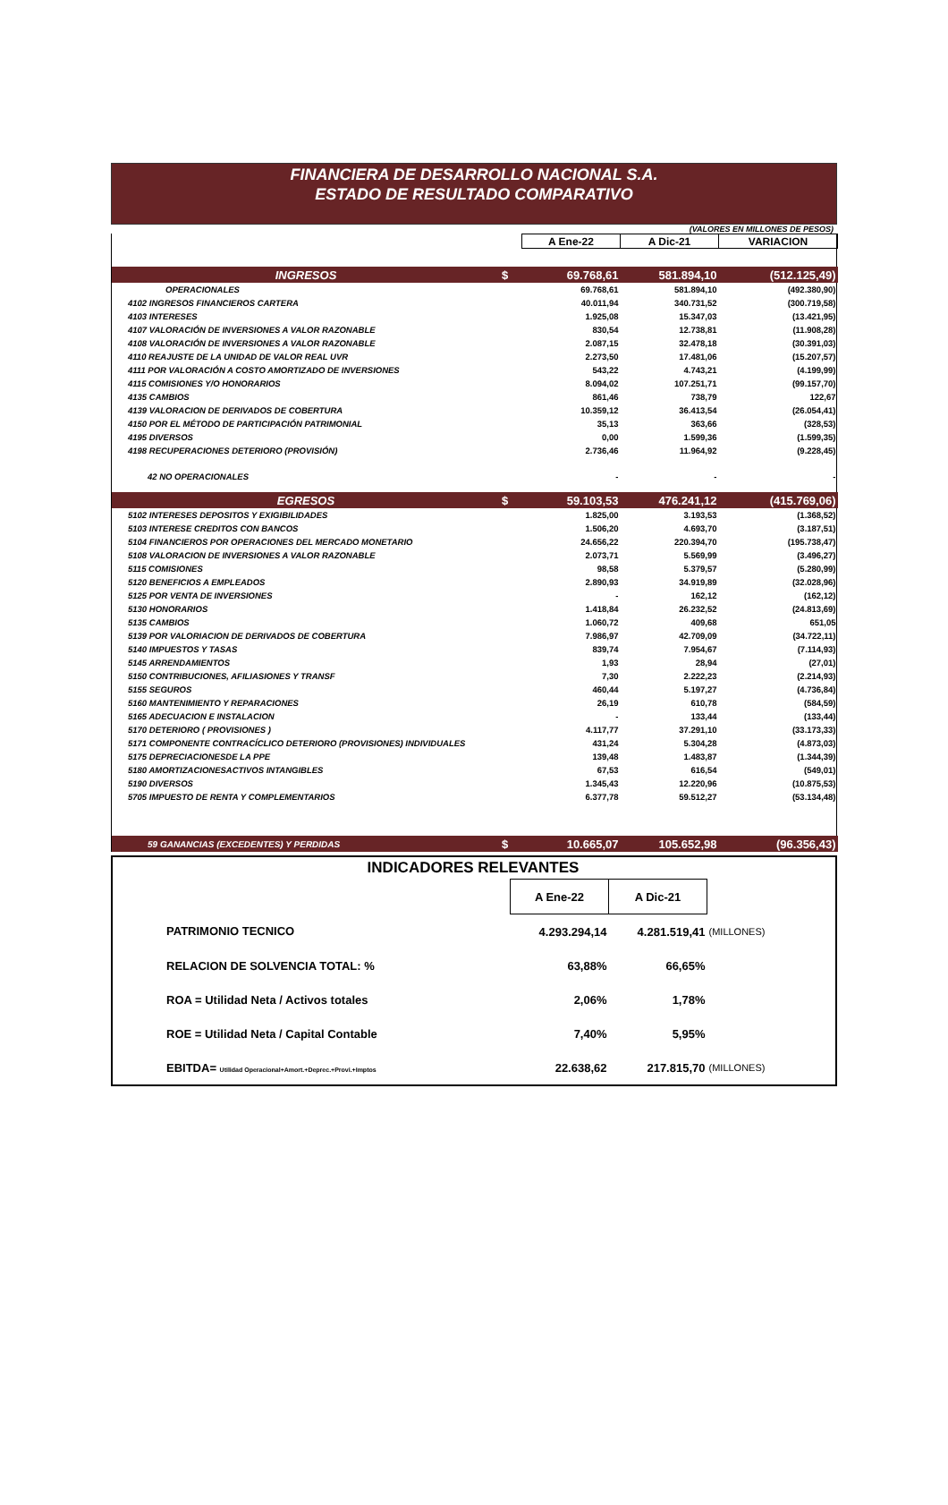FINANCIERA DE DESARROLLO NACIONAL S.A.
ESTADO DE RESULTADO COMPARATIVO
(VALORES EN MILLONES DE PESOS)
| | | A Ene-22 | A Dic-21 | VARIACION |
| INGRESOS | $ | 69.768,61 | 581.894,10 | (512.125,49) |
| OPERACIONALES | | 69.768,61 | 581.894,10 | (492.380,90) |
| 4102 INGRESOS FINANCIEROS CARTERA | | 40.011,94 | 340.731,52 | (300.719,58) |
| 4103 INTERESES | | 1.925,08 | 15.347,03 | (13.421,95) |
| 4107 VALORACIÓN DE INVERSIONES A VALOR RAZONABLE | | 830,54 | 12.738,81 | (11.908,28) |
| 4108 VALORACIÓN DE INVERSIONES A VALOR RAZONABLE | | 2.087,15 | 32.478,18 | (30.391,03) |
| 4110 REAJUSTE DE LA UNIDAD DE VALOR REAL UVR | | 2.273,50 | 17.481,06 | (15.207,57) |
| 4111 POR VALORACIÓN A COSTO AMORTIZADO DE INVERSIONES | | 543,22 | 4.743,21 | (4.199,99) |
| 4115 COMISIONES Y/O HONORARIOS | | 8.094,02 | 107.251,71 | (99.157,70) |
| 4135 CAMBIOS | | 861,46 | 738,79 | 122,67 |
| 4139 VALORACION DE DERIVADOS DE COBERTURA | | 10.359,12 | 36.413,54 | (26.054,41) |
| 4150 POR EL MÉTODO DE PARTICIPACIÓN PATRIMONIAL | | 35,13 | 363,66 | (328,53) |
| 4195 DIVERSOS | | 0,00 | 1.599,36 | (1.599,35) |
| 4198 RECUPERACIONES DETERIORO (PROVISIÓN) | | 2.736,46 | 11.964,92 | (9.228,45) |
| 42 NO OPERACIONALES | | - | - | - |
| EGRESOS | $ | 59.103,53 | 476.241,12 | (415.769,06) |
| 5102 INTERESES DEPOSITOS Y EXIGIBILIDADES | | 1.825,00 | 3.193,53 | (1.368,52) |
| 5103 INTERESE CREDITOS CON BANCOS | | 1.506,20 | 4.693,70 | (3.187,51) |
| 5104 FINANCIEROS POR OPERACIONES DEL MERCADO MONETARIO | | 24.656,22 | 220.394,70 | (195.738,47) |
| 5108 VALORACION DE INVERSIONES A VALOR RAZONABLE | | 2.073,71 | 5.569,99 | (3.496,27) |
| 5115 COMISIONES | | 98,58 | 5.379,57 | (5.280,99) |
| 5120 BENEFICIOS A EMPLEADOS | | 2.890,93 | 34.919,89 | (32.028,96) |
| 5125 POR VENTA DE INVERSIONES | | - | 162,12 | (162,12) |
| 5130 HONORARIOS | | 1.418,84 | 26.232,52 | (24.813,69) |
| 5135 CAMBIOS | | 1.060,72 | 409,68 | 651,05 |
| 5139 POR VALORIACION DE DERIVADOS DE COBERTURA | | 7.986,97 | 42.709,09 | (34.722,11) |
| 5140 IMPUESTOS Y TASAS | | 839,74 | 7.954,67 | (7.114,93) |
| 5145 ARRENDAMIENTOS | | 1,93 | 28,94 | (27,01) |
| 5150 CONTRIBUCIONES, AFILIASIONES Y TRANSF | | 7,30 | 2.222,23 | (2.214,93) |
| 5155 SEGUROS | | 460,44 | 5.197,27 | (4.736,84) |
| 5160 MANTENIMIENTO Y REPARACIONES | | 26,19 | 610,78 | (584,59) |
| 5165 ADECUACION E INSTALACION | | - | 133,44 | (133,44) |
| 5170 DETERIORO ( PROVISIONES ) | | 4.117,77 | 37.291,10 | (33.173,33) |
| 5171 COMPONENTE CONTRACÍCLICO DETERIORO (PROVISIONES) INDIVIDUALES | | 431,24 | 5.304,28 | (4.873,03) |
| 5175 DEPRECIACIONESDE LA PPE | | 139,48 | 1.483,87 | (1.344,39) |
| 5180 AMORTIZACIONESACTIVOS INTANGIBLES | | 67,53 | 616,54 | (549,01) |
| 5190 DIVERSOS | | 1.345,43 | 12.220,96 | (10.875,53) |
| 5705 IMPUESTO DE RENTA Y COMPLEMENTARIOS | | 6.377,78 | 59.512,27 | (53.134,48) |
| 59 GANANCIAS (EXCEDENTES) Y PERDIDAS | $ | 10.665,07 | 105.652,98 | (96.356,43) |
| INDICADORES RELEVANTES | | | |
| | A Ene-22 | A Dic-21 | |
| PATRIMONIO TECNICO | 4.293.294,14 | 4.281.519,41 | (MILLONES) |
| RELACION DE SOLVENCIA TOTAL: % | 63,88% | 66,65% | |
| ROA = Utilidad Neta / Activos totales | 2,06% | 1,78% | |
| ROE = Utilidad Neta / Capital Contable | 7,40% | 5,95% | |
| EBITDA= Utilidad Operacional+Amort.+Deprec.+Provi.+Imptos | 22.638,62 | 217.815,70 | (MILLONES) |